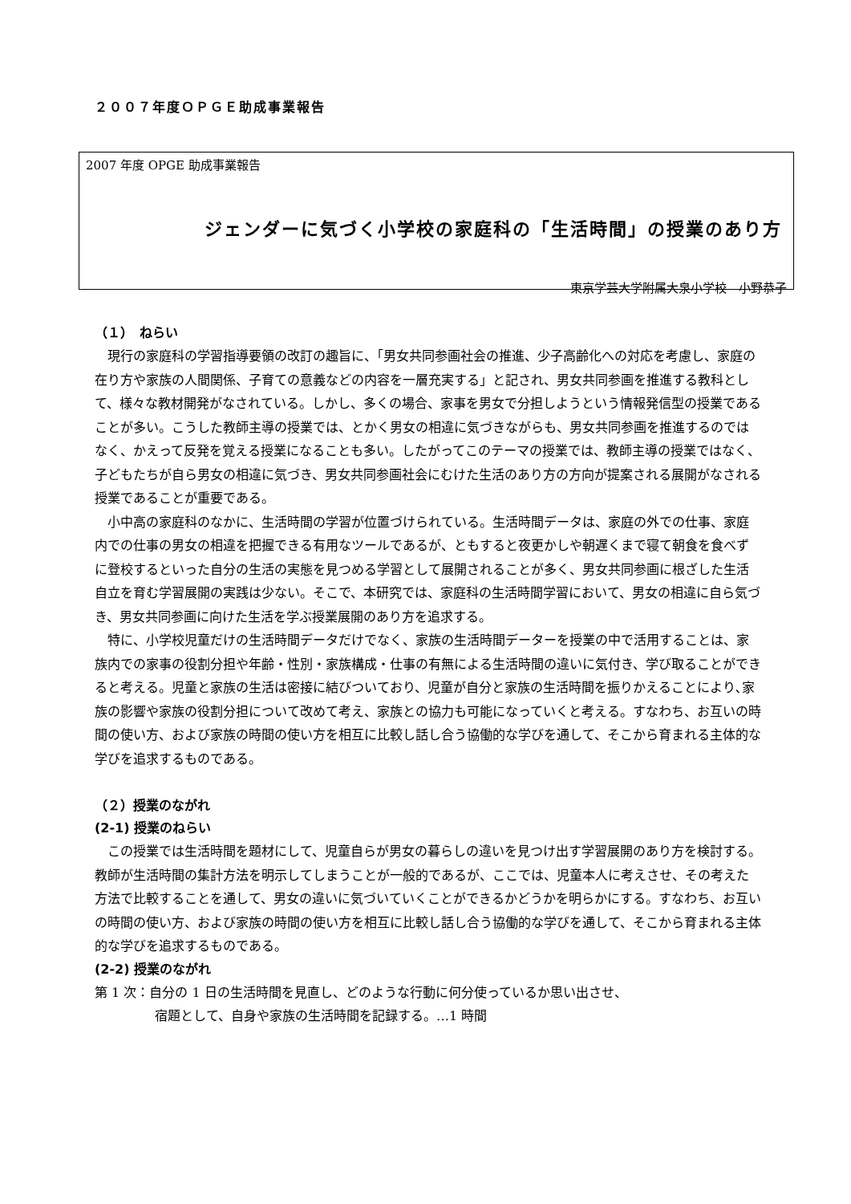２００７年度ＯＰＧＥ助成事業報告
2007 年度 OPGE 助成事業報告
ジェンダーに気づく小学校の家庭科の「生活時間」の授業のあり方
東京学芸大学附属大泉小学校　小野恭子
（１）　ねらい
現行の家庭科の学習指導要領の改訂の趣旨に、「男女共同参画社会の推進、少子高齢化への対応を考慮し、家庭の在り方や家族の人間関係、子育ての意義などの内容を一層充実する」と記され、男女共同参画を推進する教科として、様々な教材開発がなされている。しかし、多くの場合、家事を男女で分担しようという情報発信型の授業であることが多い。こうした教師主導の授業では、とかく男女の相違に気づきながらも、男女共同参画を推進するのではなく、かえって反発を覚える授業になることも多い。したがってこのテーマの授業では、教師主導の授業ではなく、子どもたちが自ら男女の相違に気づき、男女共同参画社会にむけた生活のあり方の方向が提案される展開がなされる授業であることが重要である。
小中高の家庭科のなかに、生活時間の学習が位置づけられている。生活時間データは、家庭の外での仕事、家庭内での仕事の男女の相違を把握できる有用なツールであるが、ともすると夜更かしや朝遅くまで寝て朝食を食べずに登校するといった自分の生活の実態を見つめる学習として展開されることが多く、男女共同参画に根ざした生活自立を育む学習展開の実践は少ない。そこで、本研究では、家庭科の生活時間学習において、男女の相違に自ら気づき、男女共同参画に向けた生活を学ぶ授業展開のあり方を追求する。
特に、小学校児童だけの生活時間データだけでなく、家族の生活時間データーを授業の中で活用することは、家族内での家事の役割分担や年齢・性別・家族構成・仕事の有無による生活時間の違いに気付き、学び取ることができると考える。児童と家族の生活は密接に結びついており、児童が自分と家族の生活時間を振りかえることにより､家族の影響や家族の役割分担について改めて考え、家族との協力も可能になっていくと考える。すなわち、お互いの時間の使い方、および家族の時間の使い方を相互に比較し話し合う協働的な学びを通して、そこから育まれる主体的な学びを追求するものである。
（２）授業のながれ
(2-1) 授業のねらい
この授業では生活時間を題材にして、児童自らが男女の暮らしの違いを見つけ出す学習展開のあり方を検討する。教師が生活時間の集計方法を明示してしまうことが一般的であるが、ここでは、児童本人に考えさせ、その考えた方法で比較することを通して、男女の違いに気づいていくことができるかどうかを明らかにする。すなわち、お互いの時間の使い方、および家族の時間の使い方を相互に比較し話し合う協働的な学びを通して、そこから育まれる主体的な学びを追求するものである。
(2-2) 授業のながれ
第 1 次：自分の 1 日の生活時間を見直し、どのような行動に何分使っているか思い出させ、
宿題として、自身や家族の生活時間を記録する。…1 時間